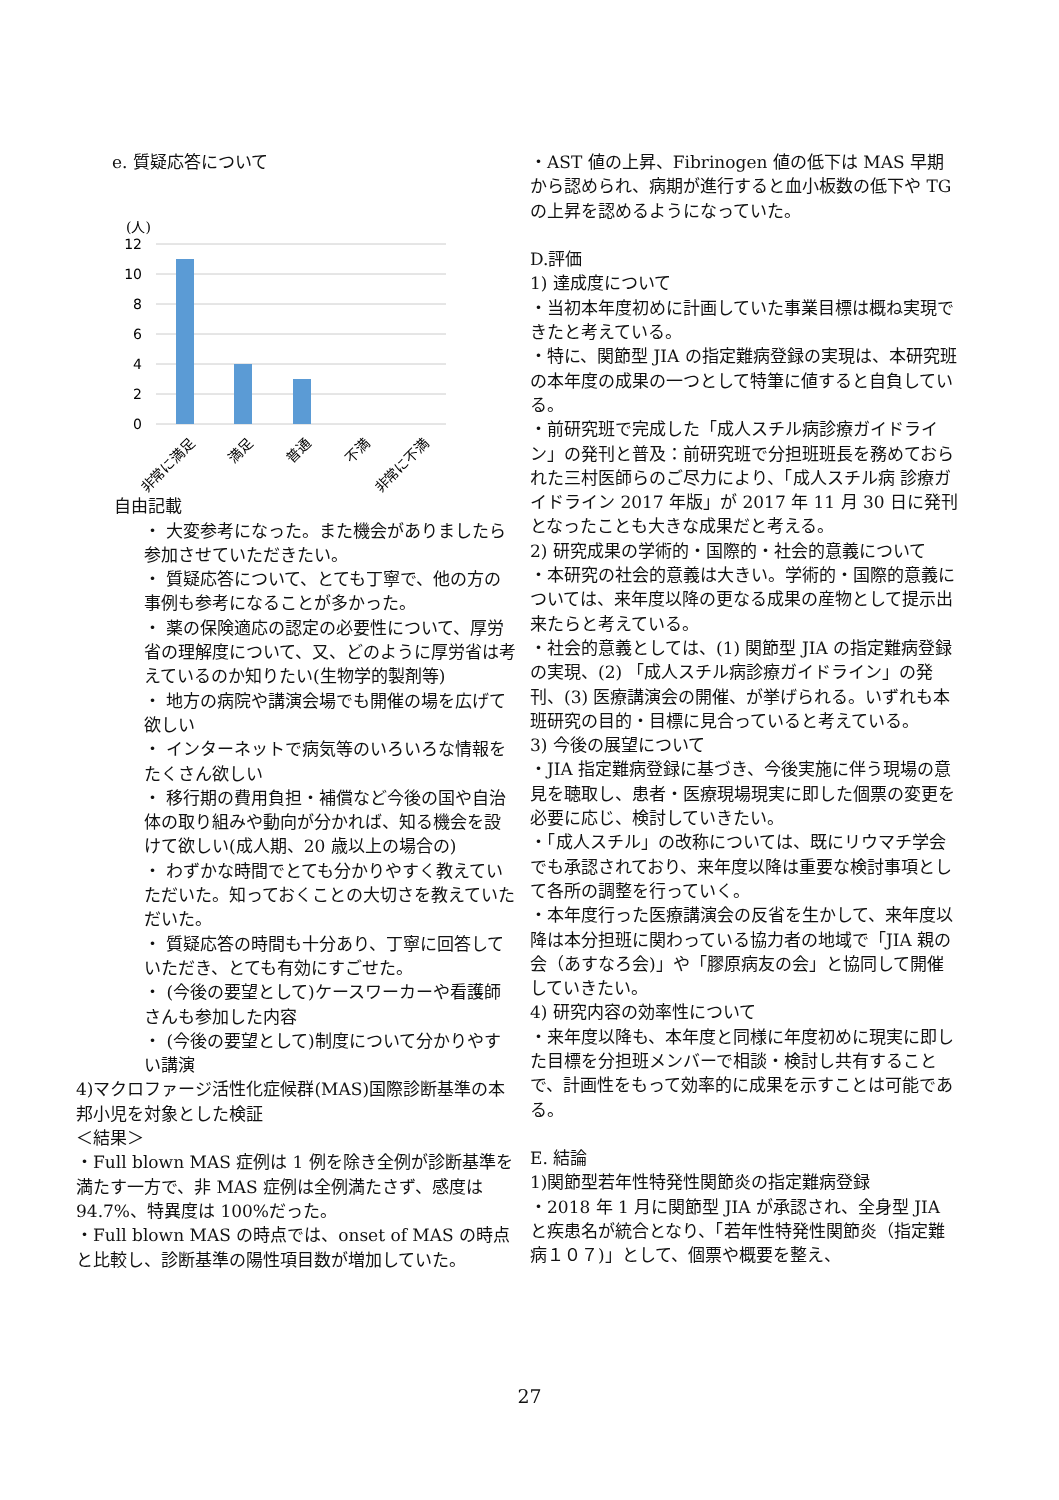e. 質疑応答について
(人)
12
10
8
6
4
2
0
非常に満足
満足
普通
不満
非常に不満
自由記載
・ 大変参考になった。また機会がありましたら参加させていただきたい。
・ 質疑応答について、とても丁寧で、他の方の事例も参考になることが多かった。
・ 薬の保険適応の認定の必要性について、厚労省の理解度について、又、どのように厚労省は考えているのか知りたい(生物学的製剤等)
・ 地方の病院や講演会場でも開催の場を広げて欲しい
・ インターネットで病気等のいろいろな情報をたくさん欲しい
・ 移行期の費用負担・補償など今後の国や自治体の取り組みや動向が分かれば、知る機会を設けて欲しい(成人期、20 歳以上の場合の)
・ わずかな時間でとても分かりやすく教えていただいた。知っておくことの大切さを教えていただいた。
・ 質疑応答の時間も十分あり、丁寧に回答していただき、とても有効にすごせた。
・ (今後の要望として)ケースワーカーや看護師さんも参加した内容
・ (今後の要望として)制度について分かりやすい講演
4)マクロファージ活性化症候群(MAS)国際診断基準の本邦小児を対象とした検証
＜結果＞
・Full blown MAS 症例は 1 例を除き全例が診断基準を満たす一方で、非 MAS 症例は全例満たさず、感度は 94.7%、特異度は 100%だった。
・Full blown MAS の時点では、onset of MAS の時点と比較し、診断基準の陽性項目数が増加していた。
・AST 値の上昇、Fibrinogen 値の低下は MAS 早期から認められ、病期が進行すると血小板数の低下や TG の上昇を認めるようになっていた。
D.評価
1) 達成度について
・当初本年度初めに計画していた事業目標は概ね実現できたと考えている。
・特に、関節型 JIA の指定難病登録の実現は、本研究班の本年度の成果の一つとして特筆に値すると自負している。
・前研究班で完成した「成人スチル病診療ガイドライン」の発刊と普及：前研究班で分担班班長を務めておられた三村医師らのご尽力により、「成人スチル病 診療ガイドライン 2017 年版」が 2017 年 11 月 30 日に発刊となったことも大きな成果だと考える。
2) 研究成果の学術的・国際的・社会的意義について
・本研究の社会的意義は大きい。学術的・国際的意義については、来年度以降の更なる成果の産物として提示出来たらと考えている。
・社会的意義としては、(1) 関節型 JIA の指定難病登録の実現、(2) 「成人スチル病診療ガイドライン」の発刊、(3) 医療講演会の開催、が挙げられる。いずれも本班研究の目的・目標に見合っていると考えている。
3) 今後の展望について
・JIA 指定難病登録に基づき、今後実施に伴う現場の意見を聴取し、患者・医療現場現実に即した個票の変更を必要に応じ、検討していきたい。
・「成人スチル」の改称については、既にリウマチ学会でも承認されており、来年度以降は重要な検討事項として各所の調整を行っていく。
・本年度行った医療講演会の反省を生かして、来年度以降は本分担班に関わっている協力者の地域で「JIA 親の会（あすなろ会)」や「膠原病友の会」と協同して開催していきたい。
4) 研究内容の効率性について
・来年度以降も、本年度と同様に年度初めに現実に即した目標を分担班メンバーで相談・検討し共有することで、計画性をもって効率的に成果を示すことは可能である。
E. 結論
1)関節型若年性特発性関節炎の指定難病登録
・2018 年 1 月に関節型 JIA が承認され、全身型 JIA と疾患名が統合となり、「若年性特発性関節炎（指定難病１０７)」として、個票や概要を整え、
27